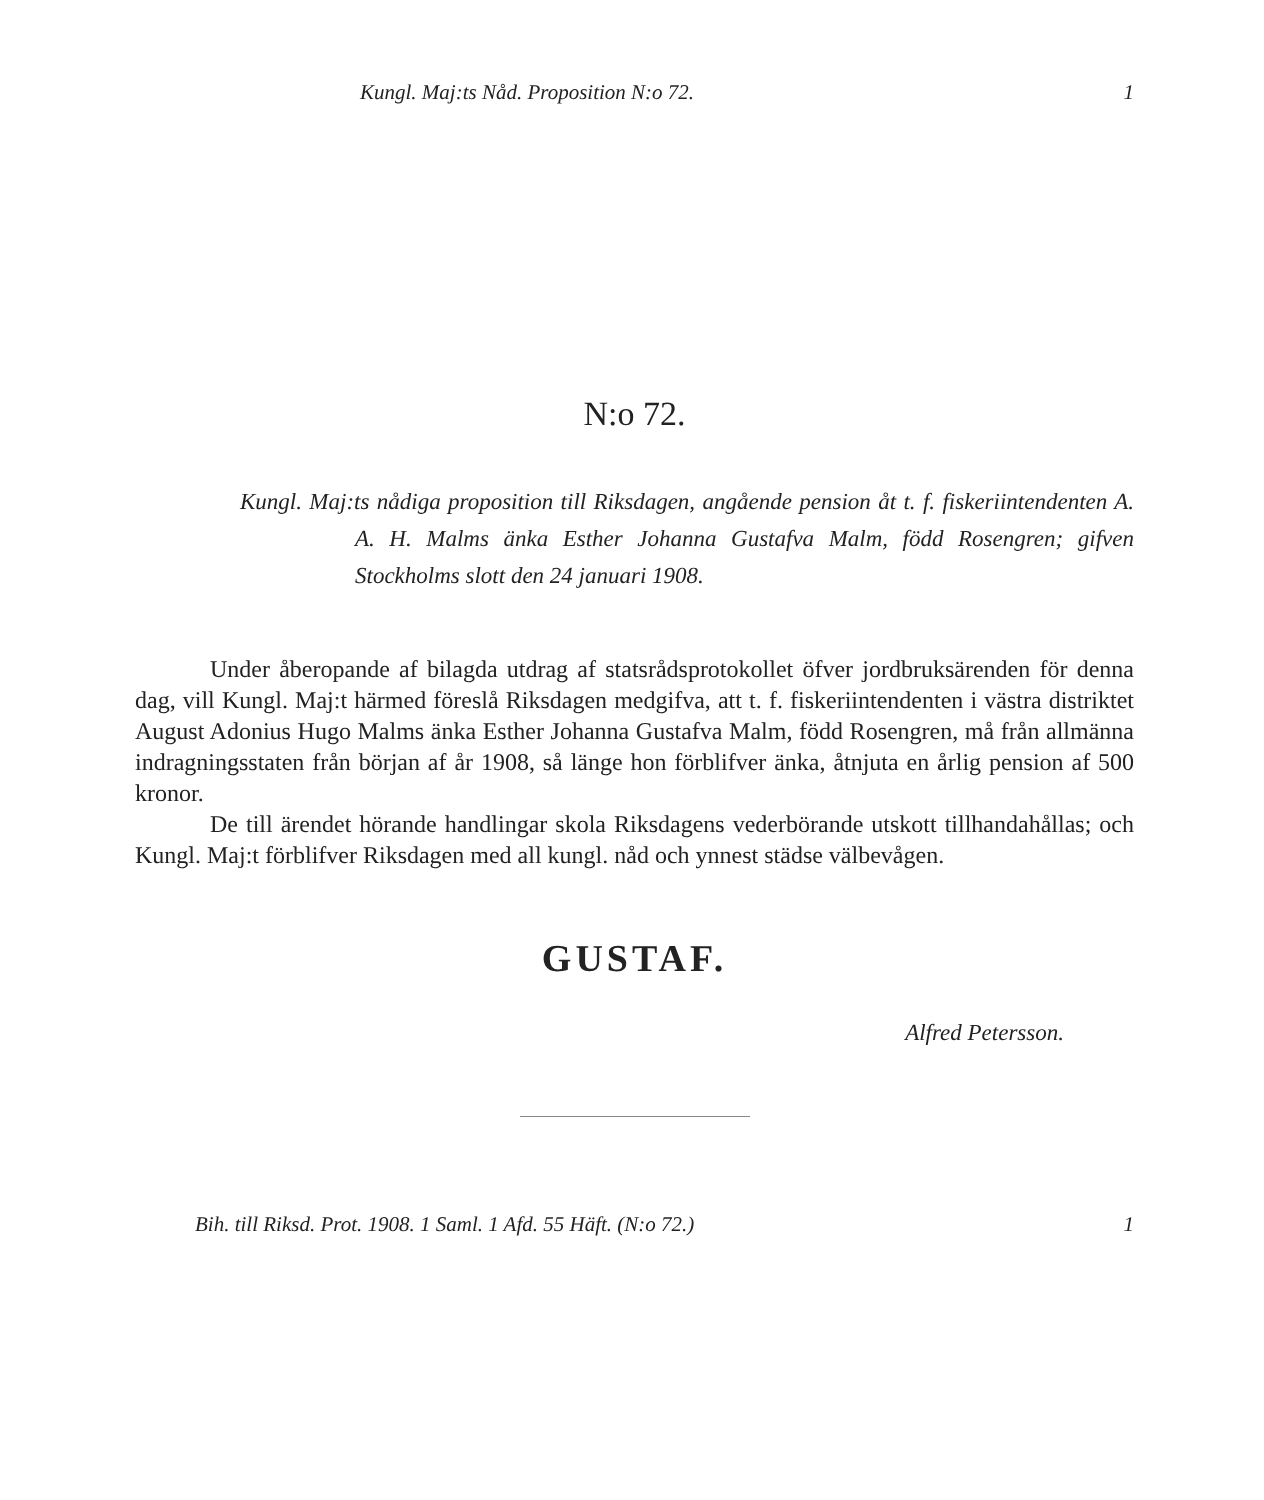Kungl. Maj:ts Nåd. Proposition N:o 72. 1
N:o 72.
Kungl. Maj:ts nådiga proposition till Riksdagen, angående pension åt t. f. fiskeriintendenten A. A. H. Malms änka Esther Johanna Gustafva Malm, född Rosengren; gifven Stockholms slott den 24 januari 1908.
Under åberopande af bilagda utdrag af statsrådsprotokollet öfver jordbruksärenden för denna dag, vill Kungl. Maj:t härmed föreslå Riksdagen medgifva, att t. f. fiskeriintendenten i västra distriktet August Adonius Hugo Malms änka Esther Johanna Gustafva Malm, född Rosengren, må från allmänna indragningsstaten från början af år 1908, så länge hon förblifver änka, åtnjuta en årlig pension af 500 kronor.
De till ärendet hörande handlingar skola Riksdagens vederbörande utskott tillhandahållas; och Kungl. Maj:t förblifver Riksdagen med all kungl. nåd och ynnest städse välbevågen.
GUSTAF.
Alfred Petersson.
Bih. till Riksd. Prot. 1908. 1 Saml. 1 Afd. 55 Häft. (N:o 72.) 1